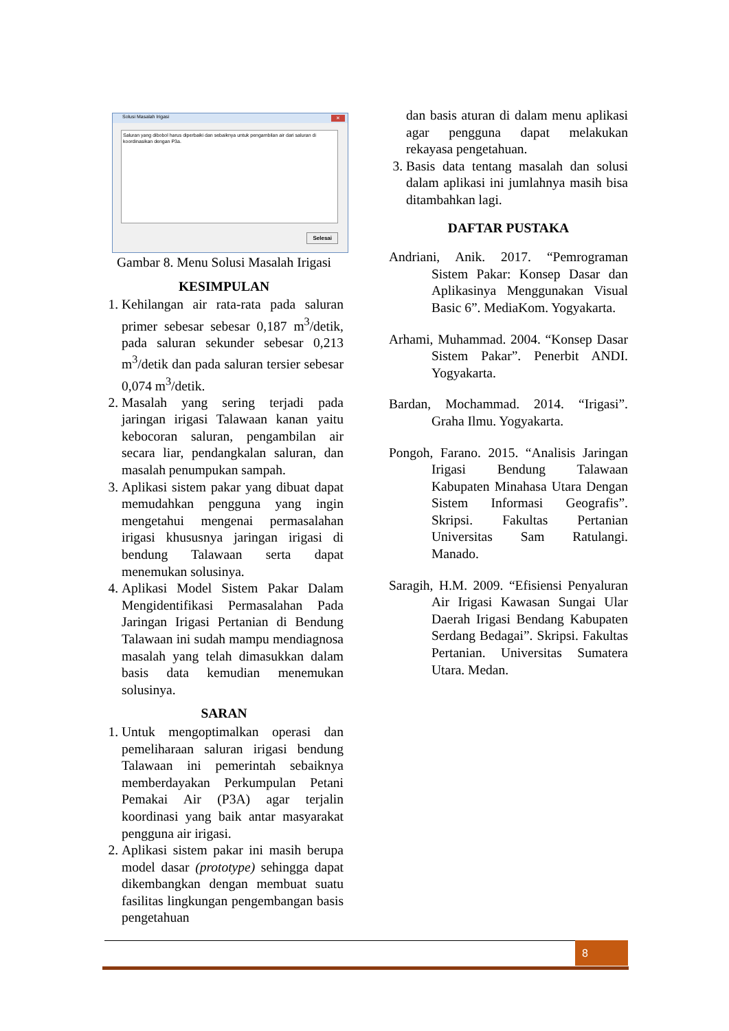Solusi Masalah Irigasi ✕
Saluran yang dibobol harus diperbaiki dan sebaiknya untuk pengambilan air dari saluran di koordinasikan dengan P3a.
Selesai
Gambar 8. Menu Solusi Masalah Irigasi
KESIMPULAN
1. Kehilangan air rata-rata pada saluran primer sebesar sebesar 0,187 m<sup>3</sup>/detik, pada saluran sekunder sebesar 0,213 m<sup>3</sup>/detik dan pada saluran tersier sebesar 0,074 m<sup>3</sup>/detik.
2. Masalah yang sering terjadi pada jaringan irigasi Talawaan kanan yaitu kebocoran saluran, pengambilan air secara liar, pendangkalan saluran, dan masalah penumpukan sampah.
3. Aplikasi sistem pakar yang dibuat dapat memudahkan pengguna yang ingin mengetahui mengenai permasalahan irigasi khususnya jaringan irigasi di bendung Talawaan serta dapat menemukan solusinya.
4. Aplikasi Model Sistem Pakar Dalam Mengidentifikasi Permasalahan Pada Jaringan Irigasi Pertanian di Bendung Talawaan ini sudah mampu mendiagnosa masalah yang telah dimasukkan dalam basis data kemudian menemukan solusinya.
SARAN
1. Untuk mengoptimalkan operasi dan pemeliharaan saluran irigasi bendung Talawaan ini pemerintah sebaiknya memberdayakan Perkumpulan Petani Pemakai Air (P3A) agar terjalin koordinasi yang baik antar masyarakat pengguna air irigasi.
2. Aplikasi sistem pakar ini masih berupa model dasar (prototype) sehingga dapat dikembangkan dengan membuat suatu fasilitas lingkungan pengembangan basis pengetahuan
dan basis aturan di dalam menu aplikasi agar pengguna dapat melakukan rekayasa pengetahuan.
3. Basis data tentang masalah dan solusi dalam aplikasi ini jumlahnya masih bisa ditambahkan lagi.
DAFTAR PUSTAKA
Andriani, Anik. 2017. “Pemrograman Sistem Pakar: Konsep Dasar dan Aplikasinya Menggunakan Visual Basic 6”. MediaKom. Yogyakarta.
Arhami, Muhammad. 2004. “Konsep Dasar Sistem Pakar”. Penerbit ANDI. Yogyakarta.
Bardan, Mochammad. 2014. “Irigasi”. Graha Ilmu. Yogyakarta.
Pongoh, Farano. 2015. “Analisis Jaringan Irigasi Bendung Talawaan Kabupaten Minahasa Utara Dengan Sistem Informasi Geografis”. Skripsi. Fakultas Pertanian Universitas Sam Ratulangi. Manado.
Saragih, H.M. 2009. “Efisiensi Penyaluran Air Irigasi Kawasan Sungai Ular Daerah Irigasi Bendang Kabupaten Serdang Bedagai”. Skripsi. Fakultas Pertanian. Universitas Sumatera Utara. Medan.
8